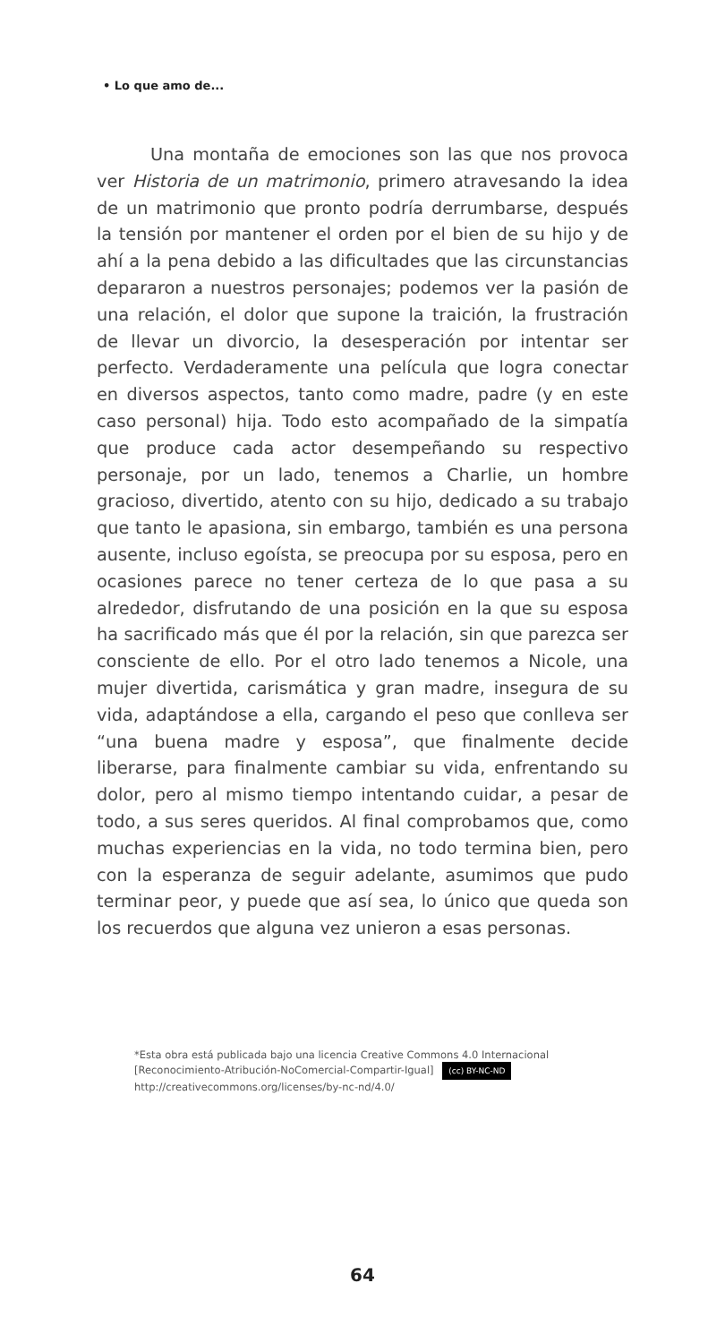• Lo que amo de...
Una montaña de emociones son las que nos provoca ver Historia de un matrimonio, primero atravesando la idea de un matrimonio que pronto podría derrumbarse, después la tensión por mantener el orden por el bien de su hijo y de ahí a la pena debido a las dificultades que las circunstancias depararon a nuestros personajes; podemos ver la pasión de una relación, el dolor que supone la traición, la frustración de llevar un divorcio, la desesperación por intentar ser perfecto. Verdaderamente una película que logra conectar en diversos aspectos, tanto como madre, padre (y en este caso personal) hija. Todo esto acompañado de la simpatía que produce cada actor desempeñando su respectivo personaje, por un lado, tenemos a Charlie, un hombre gracioso, divertido, atento con su hijo, dedicado a su trabajo que tanto le apasiona, sin embargo, también es una persona ausente, incluso egoísta, se preocupa por su esposa, pero en ocasiones parece no tener certeza de lo que pasa a su alrededor, disfrutando de una posición en la que su esposa ha sacrificado más que él por la relación, sin que parezca ser consciente de ello. Por el otro lado tenemos a Nicole, una mujer divertida, carismática y gran madre, insegura de su vida, adaptándose a ella, cargando el peso que conlleva ser “una buena madre y esposa”, que finalmente decide liberarse, para finalmente cambiar su vida, enfrentando su dolor, pero al mismo tiempo intentando cuidar, a pesar de todo, a sus seres queridos. Al final comprobamos que, como muchas experiencias en la vida, no todo termina bien, pero con la esperanza de seguir adelante, asumimos que pudo terminar peor, y puede que así sea, lo único que queda son los recuerdos que alguna vez unieron a esas personas.
*Esta obra está publicada bajo una licencia Creative Commons 4.0 Internacional
[Reconocimiento-Atribución-NoComercial-Compartir-Igual] (cc) BY-NC-ND
http://creativecommons.org/licenses/by-nc-nd/4.0/
64